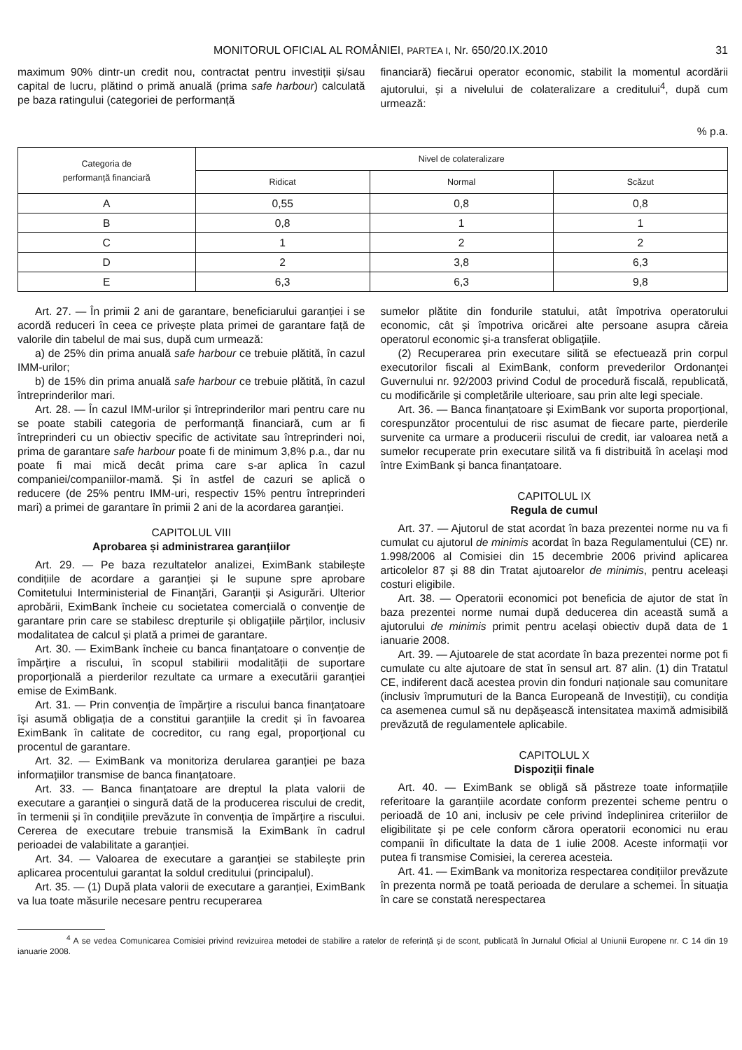MONITORUL OFICIAL AL ROMÂNIEI, PARTEA I, Nr. 650/20.IX.2010 31
maximum 90% dintr-un credit nou, contractat pentru investiții și/sau capital de lucru, plătind o primă anuală (prima safe harbour) calculată pe baza ratingului (categoriei de performanță
financiară) fiecărui operator economic, stabilit la momentul acordării ajutorului, și a nivelului de colateralizare a creditului<sup>4</sup>, după cum urmează:
% p.a.
| Categoria de performanță financiară | Nivel de colateralizare | | |
| --- | --- | --- | --- |
| | Ridicat | Normal | Scăzut |
| A | 0,55 | 0,8 | 0,8 |
| B | 0,8 | 1 | 1 |
| C | 1 | 2 | 2 |
| D | 2 | 3,8 | 6,3 |
| E | 6,3 | 6,3 | 9,8 |
Art. 27. — În primii 2 ani de garantare, beneficiarului garanției i se acordă reduceri în ceea ce privește plata primei de garantare față de valorile din tabelul de mai sus, după cum urmează:
a) de 25% din prima anuală safe harbour ce trebuie plătită, în cazul IMM-urilor;
b) de 15% din prima anuală safe harbour ce trebuie plătită, în cazul întreprinderilor mari.
Art. 28. — În cazul IMM-urilor și întreprinderilor mari pentru care nu se poate stabili categoria de performanță financiară, cum ar fi întreprinderi cu un obiectiv specific de activitate sau întreprinderi noi, prima de garantare safe harbour poate fi de minimum 3,8% p.a., dar nu poate fi mai mică decât prima care s-ar aplica în cazul companiei/companiilor-mamă. Și în astfel de cazuri se aplică o reducere (de 25% pentru IMM-uri, respectiv 15% pentru întreprinderi mari) a primei de garantare în primii 2 ani de la acordarea garanției.
CAPITOLUL VIII
Aprobarea și administrarea garanțiilor
Art. 29. — Pe baza rezultatelor analizei, EximBank stabilește condițiile de acordare a garanției și le supune spre aprobare Comitetului Interministerial de Finanțări, Garanții și Asigurări. Ulterior aprobării, EximBank încheie cu societatea comercială o convenție de garantare prin care se stabilesc drepturile și obligațiile părților, inclusiv modalitatea de calcul și plată a primei de garantare.
Art. 30. — EximBank încheie cu banca finanțatoare o convenție de împărțire a riscului, în scopul stabilirii modalității de suportare proporțională a pierderilor rezultate ca urmare a executării garanției emise de EximBank.
Art. 31. — Prin convenția de împărțire a riscului banca finanțatoare își asumă obligația de a constitui garanțiile la credit și în favoarea EximBank în calitate de cocreditor, cu rang egal, proporțional cu procentul de garantare.
Art. 32. — EximBank va monitoriza derularea garanției pe baza informațiilor transmise de banca finanțatoare.
Art. 33. — Banca finanțatoare are dreptul la plata valorii de executare a garanției o singură dată de la producerea riscului de credit, în termenii și în condițiile prevăzute în convenția de împărțire a riscului. Cererea de executare trebuie transmisă la EximBank în cadrul perioadei de valabilitate a garanției.
Art. 34. — Valoarea de executare a garanției se stabilește prin aplicarea procentului garantat la soldul creditului (principalul).
Art. 35. — (1) După plata valorii de executare a garanției, EximBank va lua toate măsurile necesare pentru recuperarea
sumelor plătite din fondurile statului, atât împotriva operatorului economic, cât și împotriva oricărei alte persoane asupra căreia operatorul economic și-a transferat obligațiile.
(2) Recuperarea prin executare silită se efectuează prin corpul executorilor fiscali al EximBank, conform prevederilor Ordonanței Guvernului nr. 92/2003 privind Codul de procedură fiscală, republicată, cu modificările și completările ulterioare, sau prin alte legi speciale.
Art. 36. — Banca finanțatoare și EximBank vor suporta proporțional, corespunzător procentului de risc asumat de fiecare parte, pierderile survenite ca urmare a producerii riscului de credit, iar valoarea netă a sumelor recuperate prin executare silită va fi distribuită în același mod între EximBank și banca finanțatoare.
CAPITOLUL IX
Regula de cumul
Art. 37. — Ajutorul de stat acordat în baza prezentei norme nu va fi cumulat cu ajutorul de minimis acordat în baza Regulamentului (CE) nr. 1.998/2006 al Comisiei din 15 decembrie 2006 privind aplicarea articolelor 87 și 88 din Tratat ajutoarelor de minimis, pentru aceleași costuri eligibile.
Art. 38. — Operatorii economici pot beneficia de ajutor de stat în baza prezentei norme numai după deducerea din această sumă a ajutorului de minimis primit pentru același obiectiv după data de 1 ianuarie 2008.
Art. 39. — Ajutoarele de stat acordate în baza prezentei norme pot fi cumulate cu alte ajutoare de stat în sensul art. 87 alin. (1) din Tratatul CE, indiferent dacă acestea provin din fonduri naționale sau comunitare (inclusiv împrumuturi de la Banca Europeană de Investiții), cu condiția ca asemenea cumul să nu depășească intensitatea maximă admisibilă prevăzută de regulamentele aplicabile.
CAPITOLUL X
Dispoziții finale
Art. 40. — EximBank se obligă să păstreze toate informațiile referitoare la garanțiile acordate conform prezentei scheme pentru o perioadă de 10 ani, inclusiv pe cele privind îndeplinirea criteriilor de eligibilitate și pe cele conform cărora operatorii economici nu erau companii în dificultate la data de 1 iulie 2008. Aceste informații vor putea fi transmise Comisiei, la cererea acesteia.
Art. 41. — EximBank va monitoriza respectarea condițiilor prevăzute în prezenta normă pe toată perioada de derulare a schemei. În situația în care se constată nerespectarea
<sup>4</sup> A se vedea Comunicarea Comisiei privind revizuirea metodei de stabilire a ratelor de referință și de scont, publicată în Jurnalul Oficial al Uniunii Europene nr. C 14 din 19 ianuarie 2008.